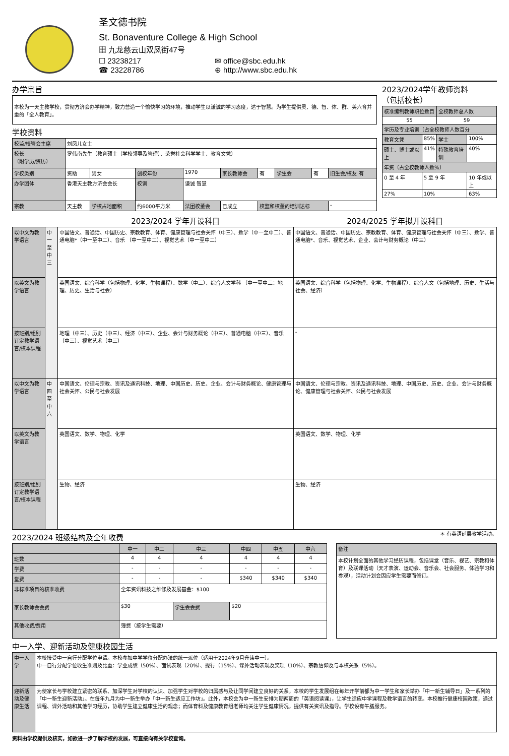圣文德书院
St. Bonaventure College & High School
▦ 九龙慈云山双凤街47号
☐ 23238217
☎ 23228786
✉ office@sbc.edu.hk
⊕ http://www.sbc.edu.hk
办学宗旨
本校为一天主教学校，贯彻方济会办学精神，致力营造一个愉快学习的环境，推动学生以谦诚的学习态度，达于智慧。为学生提供灵、德、智、体、群、美六育并重的「全人教育」。
学校资料
| 校监/校管会主席 | 刘凤儿女士 | | | | | | | | |
| 校长 （附学历/资历） | 罗伟南先生（教育硕士（学校领导及管理）、荣誉社会科学学士、教育文凭） | | | | | | | | |
| 学校类别 | 资助 | 男女 | 创校年份 | 1970 | 家长教师会 | 有 | 学生会 | 有 | 旧生会/校友 有 |
| 办学团体 | 香港天主教方济会会长 | | 校训 | 谦诚 智慧 | | | | | |
| 宗教 | 天主教 | 学校占地面积 | 约6000平方米 | 法团校董会 | 已成立 | 校监和校董的培训达标 | | | - |
2023/2024学年教师资料
（包括校长）
| 核准编制教师职位数目 | | 全校教师总人数 | |
| 55 | | 59 | |
| 学历及专业培训（占全校教师人数百分 | | | |
| 教育文凭 | 85% | 学士 | 100% |
| 硕士、博士或以上 | 41% | 特殊教育培训 | 40% |
| 年资（占全校教师人数%） | | | |
| 0 至 4 年 | 5 至 9 年 | | 10 年或以上 |
| 27% | 10% | | 63% |
| | | 2023/2024 学年开设科目 | 2024/2025 学年拟开设科目 |
| --- | --- | --- | --- |
| 以中文为教学语言 | 中一至中三 | 中国语文、普通话、中国历史、宗教教育、体育、健康管理与社会关怀（中三）、数学（中一至中二）、普通电脑*（中一至中二）、音乐 （中一至中二）、视觉艺术（中一至中二） | 中国语文、普通话、中国历史、宗教教育、体育、健康管理与社会关怀（中三）、数学、普通电脑*、音乐、视觉艺术、企业、会计与财务概论（中三） |
| 以英文为教学语言 | | 英国语文、综合科学（包括物理、化学、生物课程）、数学（中三）、综合人文学科 （中一至中二：地理、历史、生活与社会） | 英国语文、综合科学（包括物理、化学、生物课程）、综合人文（包括地理、历史、生活与社会、经济） |
| 按班别/组别订定教学语言/校本课程 | | 地理（中三）、历史（中三）、经济（中三）、企业、会计与财务概论（中三）、普通电脑（中三）、音乐（中三）、视觉艺术（中三） | - |
| 以中文为教学语言 | 中四至中六 | 中国语文、伦理与宗教、资讯及通讯科技、地理、中国历史、历史、企业、会计与财务概论、健康管理与社会关怀、公民与社会发展 | 中国语文、伦理与宗教、资讯及通讯科技、地理、中国历史、历史、企业、会计与财务概论、健康管理与社会关怀、公民与社会发展 |
| 以英文为教学语言 | | 英国语文、数学、物理、化学 | 英国语文、数学、物理、化学 |
| 按班别/组别订定教学语言/校本课程 | | 生物、经济 | 生物、经济 |
2023/2024 班级结构及全年收费
＊ 有英语延展教学活动。
| | 中一 | 中二 | 中三 | 中四 | 中五 | 中六 |
| 班数 | 4 | 4 | 4 | 4 | 4 | 4 |
| 学费 | - | - | - | - | - | - |
| 堂费 | - | - | - | $340 | $340 | $340 |
| 非标准项目的核准收费 | 全年资讯科技之维修及发展基金：$100 | | | | | |
| 家长教师会会费 | $30 | | 学生会会费 | $20 | | |
| 其他收费/费用 | 簿费（按学生需要） | | | | | |
| 备注 |
| 本校计划全面的其他学习经历课程，包括课堂（音乐、视艺、宗教和体育）及联课活动（天才表演、运动会、音乐会、社会服务、体验学习和参观），活动计划会因应学生需要而修订。 |
中一入学、迎新活动及健康校园生活
| 中一入学 | 本校接受中一自行分配学位申请。本校参加中学学位分配办法的统一派位（适用于2024年9月升读中一）。 中一自行分配学位收生准则及比重：学业成绩（50%）、面试表现（20%）、操行（15%）、课外活动表现及奖项（10%）、宗教信仰及与本校关系（5%）。 |
| 迎新活动及健康生活 | 为使家长与学校建立紧密的联系、加深学生对学校的认识、加强学生对学校的归属感与及让同学间建立良好的关系，本校的学生发展组在每年开学前都为中一学生和家长举办「中一新生辅导日」及一系列的「中一新生迎新活动」。在每年九月为中一新生举办「中一新生适应工作坊」。此外，本校会为中一新生安排为期两周的「英语阅读课」，让学生适应中学课程及教学语言的转变。本校推行健康校园政策，通过课程、课外活动和其他学习经历，协助学生建立健康生活的观念；而体育科及健康教育组老师均关注学生健康情况，提供有关资讯及指导。学校设有午膳服务。 |
资料由学校提供及核实，如欲进一步了解学校的发展，可直接向有关学校查询。